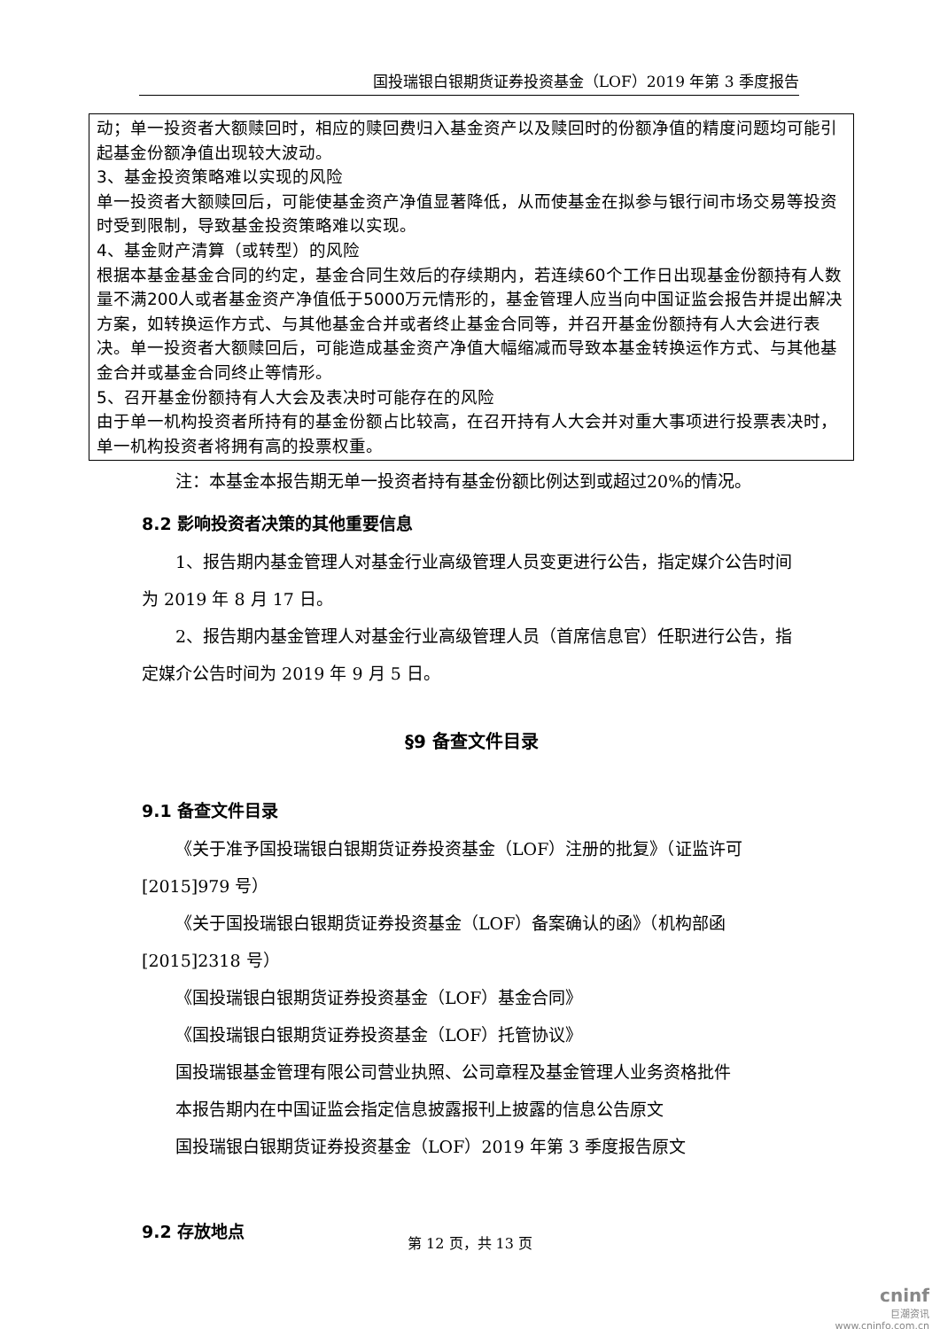国投瑞银白银期货证券投资基金（LOF）2019 年第 3 季度报告
动；单一投资者大额赎回时，相应的赎回费归入基金资产以及赎回时的份额净值的精度问题均可能引起基金份额净值出现较大波动。
3、基金投资策略难以实现的风险
单一投资者大额赎回后，可能使基金资产净值显著降低，从而使基金在拟参与银行间市场交易等投资时受到限制，导致基金投资策略难以实现。
4、基金财产清算（或转型）的风险
根据本基金基金合同的约定，基金合同生效后的存续期内，若连续60个工作日出现基金份额持有人数量不满200人或者基金资产净值低于5000万元情形的，基金管理人应当向中国证监会报告并提出解决方案，如转换运作方式、与其他基金合并或者终止基金合同等，并召开基金份额持有人大会进行表决。单一投资者大额赎回后，可能造成基金资产净值大幅缩减而导致本基金转换运作方式、与其他基金合并或基金合同终止等情形。
5、召开基金份额持有人大会及表决时可能存在的风险
由于单一机构投资者所持有的基金份额占比较高，在召开持有人大会并对重大事项进行投票表决时，单一机构投资者将拥有高的投票权重。
注：本基金本报告期无单一投资者持有基金份额比例达到或超过20%的情况。
8.2 影响投资者决策的其他重要信息
1、报告期内基金管理人对基金行业高级管理人员变更进行公告，指定媒介公告时间为 2019 年 8 月 17 日。
2、报告期内基金管理人对基金行业高级管理人员（首席信息官）任职进行公告，指定媒介公告时间为 2019 年 9 月 5 日。
§9 备查文件目录
9.1 备查文件目录
《关于准予国投瑞银白银期货证券投资基金（LOF）注册的批复》（证监许可[2015]979 号）
《关于国投瑞银白银期货证券投资基金（LOF）备案确认的函》（机构部函[2015]2318 号）
《国投瑞银白银期货证券投资基金（LOF）基金合同》
《国投瑞银白银期货证券投资基金（LOF）托管协议》
国投瑞银基金管理有限公司营业执照、公司章程及基金管理人业务资格批件
本报告期内在中国证监会指定信息披露报刊上披露的信息公告原文
国投瑞银白银期货证券投资基金（LOF）2019 年第 3 季度报告原文
9.2 存放地点
第 12 页，共 13 页
cninf
巨潮资讯
www.cninfo.com.cn